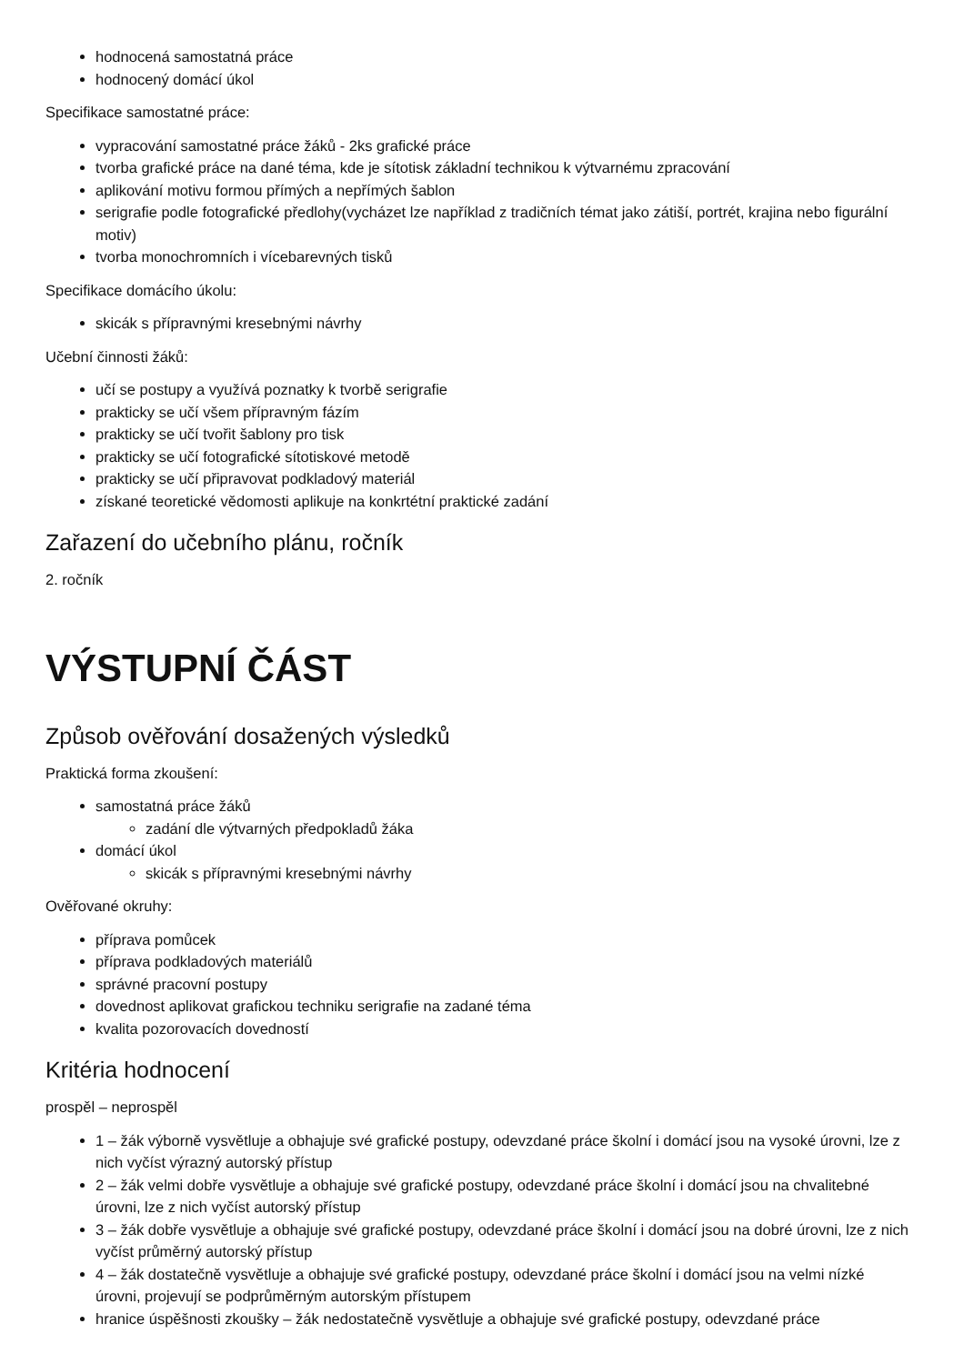hodnocená samostatná práce
hodnocený domácí úkol
Specifikace samostatné práce:
vypracování samostatné práce žáků - 2ks grafické práce
tvorba grafické práce na dané téma, kde je sítotisk základní technikou k výtvarnému zpracování
aplikování motivu formou přímých a nepřímých šablon
serigrafie podle fotografické předlohy(vycházet lze například z tradičních témat jako zátiší, portrét, krajina nebo figurální motiv)
tvorba monochromních i vícebarevných tisků
Specifikace domácího úkolu:
skicák s přípravnými kresebnými návrhy
Učební činnosti žáků:
učí se postupy a využívá poznatky k tvorbě serigrafie
prakticky se učí všem přípravným fázím
prakticky se učí tvořit šablony pro tisk
prakticky se učí fotografické sítotiskové metodě
prakticky se učí připravovat podkladový materiál
získané teoretické vědomosti aplikuje na konkrtétní praktické zadání
Zařazení do učebního plánu, ročník
2. ročník
VÝSTUPNÍ ČÁST
Způsob ověřování dosažených výsledků
Praktická forma zkoušení:
samostatná práce žáků
zadání dle výtvarných předpokladů žáka
domácí úkol
skicák s přípravnými kresebnými návrhy
Ověřované okruhy:
příprava pomůcek
příprava podkladových materiálů
správné pracovní postupy
dovednost aplikovat grafickou techniku serigrafie na zadané téma
kvalita pozorovacích dovedností
Kritéria hodnocení
prospěl – neprospěl
1 – žák výborně vysvětluje a obhajuje své grafické postupy, odevzdané práce školní i domácí jsou na vysoké úrovni, lze z nich vyčíst výrazný autorský přístup
2 – žák velmi dobře vysvětluje a obhajuje své grafické postupy, odevzdané práce školní i domácí jsou na chvalitebné úrovni, lze z nich vyčíst autorský přístup
3 – žák dobře vysvětluje a obhajuje své grafické postupy, odevzdané práce školní i domácí jsou na dobré úrovni, lze z nich vyčíst průměrný autorský přístup
4 – žák dostatečně vysvětluje a obhajuje své grafické postupy, odevzdané práce školní i domácí jsou na velmi nízké úrovni, projevují se podprůměrným autorským přístupem
hranice úspěšnosti zkoušky – žák nedostatečně vysvětluje a obhajuje své grafické postupy, odevzdané práce